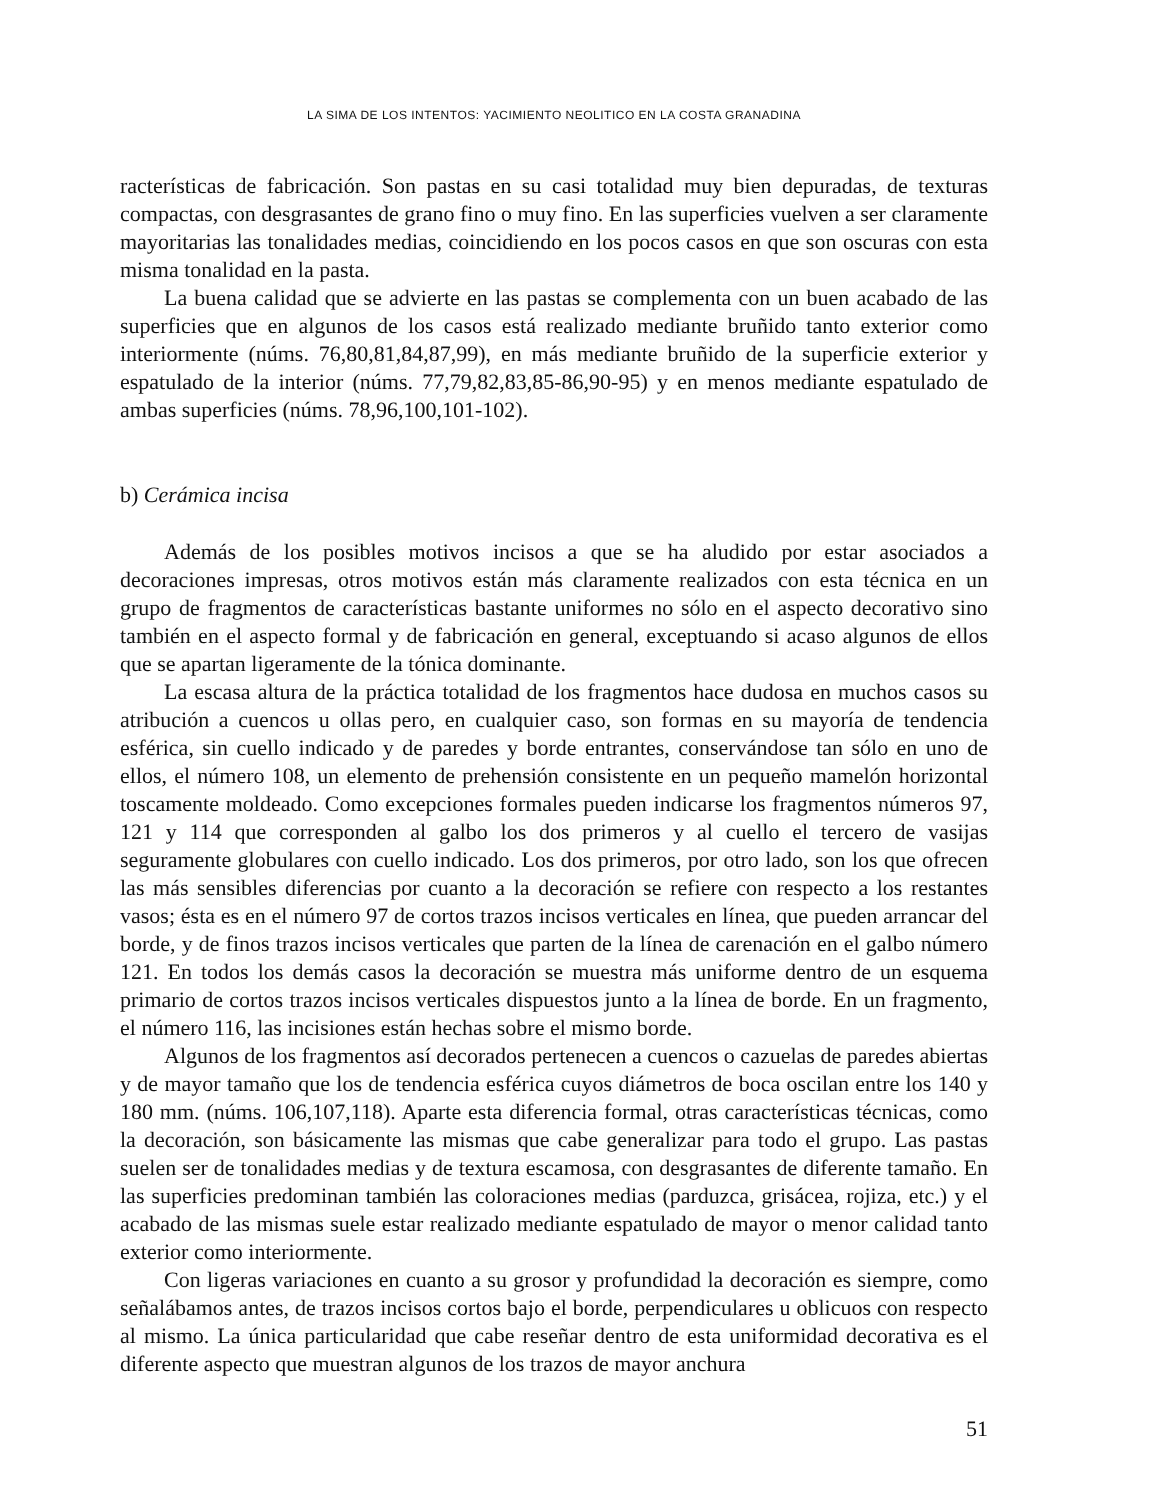LA SIMA DE LOS INTENTOS: YACIMIENTO NEOLITICO EN LA COSTA GRANADINA
racterísticas de fabricación. Son pastas en su casi totalidad muy bien depuradas, de texturas compactas, con desgrasantes de grano fino o muy fino. En las superficies vuelven a ser claramente mayoritarias las tonalidades medias, coincidiendo en los pocos casos en que son oscuras con esta misma tonalidad en la pasta.
La buena calidad que se advierte en las pastas se complementa con un buen acabado de las superficies que en algunos de los casos está realizado mediante bruñido tanto exterior como interiormente (núms. 76,80,81,84,87,99), en más mediante bruñido de la superficie exterior y espatulado de la interior (núms. 77,79,82,83,85-86,90-95) y en menos mediante espatulado de ambas superficies (núms. 78,96,100,101-102).
b) Cerámica incisa
Además de los posibles motivos incisos a que se ha aludido por estar asociados a decoraciones impresas, otros motivos están más claramente realizados con esta técnica en un grupo de fragmentos de características bastante uniformes no sólo en el aspecto decorativo sino también en el aspecto formal y de fabricación en general, exceptuando si acaso algunos de ellos que se apartan ligeramente de la tónica dominante.
La escasa altura de la práctica totalidad de los fragmentos hace dudosa en muchos casos su atribución a cuencos u ollas pero, en cualquier caso, son formas en su mayoría de tendencia esférica, sin cuello indicado y de paredes y borde entrantes, conservándose tan sólo en uno de ellos, el número 108, un elemento de prehensión consistente en un pequeño mamelón horizontal toscamente moldeado. Como excepciones formales pueden indicarse los fragmentos números 97, 121 y 114 que corresponden al galbo los dos primeros y al cuello el tercero de vasijas seguramente globulares con cuello indicado. Los dos primeros, por otro lado, son los que ofrecen las más sensibles diferencias por cuanto a la decoración se refiere con respecto a los restantes vasos; ésta es en el número 97 de cortos trazos incisos verticales en línea, que pueden arrancar del borde, y de finos trazos incisos verticales que parten de la línea de carenación en el galbo número 121. En todos los demás casos la decoración se muestra más uniforme dentro de un esquema primario de cortos trazos incisos verticales dispuestos junto a la línea de borde. En un fragmento, el número 116, las incisiones están hechas sobre el mismo borde.
Algunos de los fragmentos así decorados pertenecen a cuencos o cazuelas de paredes abiertas y de mayor tamaño que los de tendencia esférica cuyos diámetros de boca oscilan entre los 140 y 180 mm. (núms. 106,107,118). Aparte esta diferencia formal, otras características técnicas, como la decoración, son básicamente las mismas que cabe generalizar para todo el grupo. Las pastas suelen ser de tonalidades medias y de textura escamosa, con desgrasantes de diferente tamaño. En las superficies predominan también las coloraciones medias (parduzca, grisácea, rojiza, etc.) y el acabado de las mismas suele estar realizado mediante espatulado de mayor o menor calidad tanto exterior como interiormente.
Con ligeras variaciones en cuanto a su grosor y profundidad la decoración es siempre, como señalábamos antes, de trazos incisos cortos bajo el borde, perpendiculares u oblicuos con respecto al mismo. La única particularidad que cabe reseñar dentro de esta uniformidad decorativa es el diferente aspecto que muestran algunos de los trazos de mayor anchura
51